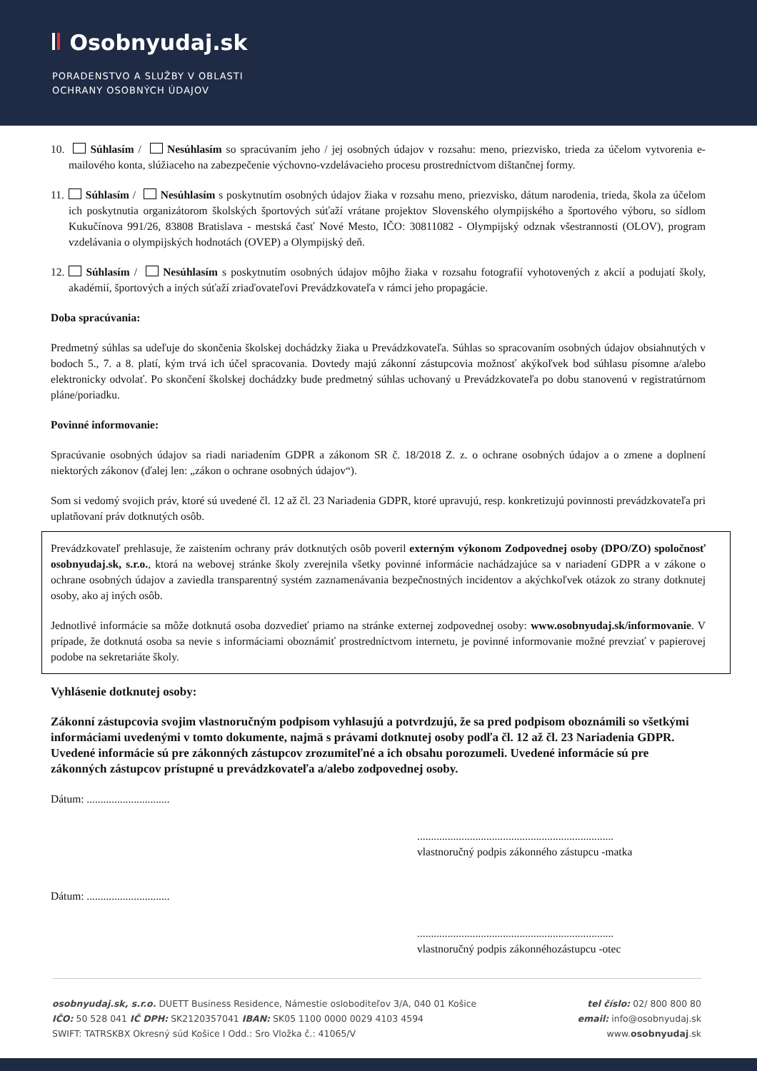Osobnyudaj.sk
PORADENSTVO A SLUŽBY V OBLASTI
OCHRANY OSOBNÝCH ÚDAJOV
10. Súhlasím / Nesúhlasím so spracúvaním jeho / jej osobných údajov v rozsahu: meno, priezvisko, trieda za účelom vytvorenia e-mailového konta, slúžiaceho na zabezpečenie výchovno-vzdelávacieho procesu prostredníctvom dištančnej formy.
11. Súhlasím / Nesúhlasím s poskytnutím osobných údajov žiaka v rozsahu meno, priezvisko, dátum narodenia, trieda, škola za účelom ich poskytnutia organizátorom školských športových súťaží vrátane projektov Slovenského olympijského a športového výboru, so sídlom Kukučínova 991/26, 83808 Bratislava - mestská časť Nové Mesto, IČO: 30811082 - Olympijský odznak všestrannosti (OLOV), program vzdelávania o olympijských hodnotách (OVEP) a Olympijský deň.
12. Súhlasím / Nesúhlasím s poskytnutím osobných údajov môjho žiaka v rozsahu fotografií vyhotovených z akcií a podujatí školy, akadémií, športových a iných súťaží zriaďovateľovi Prevádzkovateľa v rámci jeho propagácie.
Doba spracúvania:
Predmetný súhlas sa udeľuje do skončenia školskej dochádzky žiaka u Prevádzkovateľa. Súhlas so spracovaním osobných údajov obsiahnutých v bodoch 5., 7. a 8. platí, kým trvá ich účel spracovania. Dovtedy majú zákonní zástupcovia možnosť akýkoľvek bod súhlasu písomne a/alebo elektronicky odvolať. Po skončení školskej dochádzky bude predmetný súhlas uchovaný u Prevádzkovateľa po dobu stanovenú v registratúrnom pláne/poriadku.
Povinné informovanie:
Spracúvanie osobných údajov sa riadi nariadením GDPR a zákonom SR č. 18/2018 Z. z. o ochrane osobných údajov a o zmene a doplnení niektorých zákonov (ďalej len: „zákon o ochrane osobných údajov“).
Som si vedomý svojich práv, ktoré sú uvedené čl. 12 až čl. 23 Nariadenia GDPR, ktoré upravujú, resp. konkretizujú povinnosti prevádzkovateľa pri uplatňovaní práv dotknutých osôb.
Prevádzkovateľ prehlasuje, že zaistením ochrany práv dotknutých osôb poveril externým výkonom Zodpovednej osoby (DPO/ZO) spoločnosť osobnyudaj.sk, s.r.o., ktorá na webovej stránke školy zverejnila všetky povinné informácie nachádzajúce sa v nariadení GDPR a v zákone o ochrane osobných údajov a zaviedla transparentný systém zaznamenávania bezpečnostných incidentov a akýchkoľvek otázok zo strany dotknutej osoby, ako aj iných osôb.
Jednotlivé informácie sa môže dotknutá osoba dozvedieť priamo na stránke externej zodpovednej osoby: www.osobnyudaj.sk/informovanie. V prípade, že dotknutá osoba sa nevie s informáciami oboznámiť prostredníctvom internetu, je povinné informovanie možné prevziať v papierovej podobe na sekretariáte školy.
Vyhlásenie dotknutej osoby:
Zákonní zástupcovia svojim vlastnoručným podpisom vyhlasujú a potvrdzujú, že sa pred podpisom oboznámili so všetkými informáciami uvedenými v tomto dokumente, najmä s právami dotknutej osoby podľa čl. 12 až čl. 23 Nariadenia GDPR. Uvedené informácie sú pre zákonných zástupcov zrozumiteľné a ich obsahu porozumeli. Uvedené informácie sú pre zákonných zástupcov prístupné u prevádzkovateľa a/alebo zodpovednej osoby.
Dátum: ..............................
.......................................................................
vlastnoručný podpis zákonného zástupcu -matka
Dátum: ..............................
.......................................................................
vlastnoručný podpis zákonnéhozástupcu -otec
osobnyudaj.sk, s.r.o. DUETT Business Residence, Námestie osloboditeľov 3/A, 040 01 Košice
IČO: 50 528 041 IČ DPH: SK2120357041 IBAN: SK05 1100 0000 0029 4103 4594
SWIFT: TATRSKBX Okresný súd Košice I Odd.: Sro Vložka č.: 41065/V
tel číslo: 02/ 800 800 80
email: info@osobnyudaj.sk
www.osobnyudaj.sk